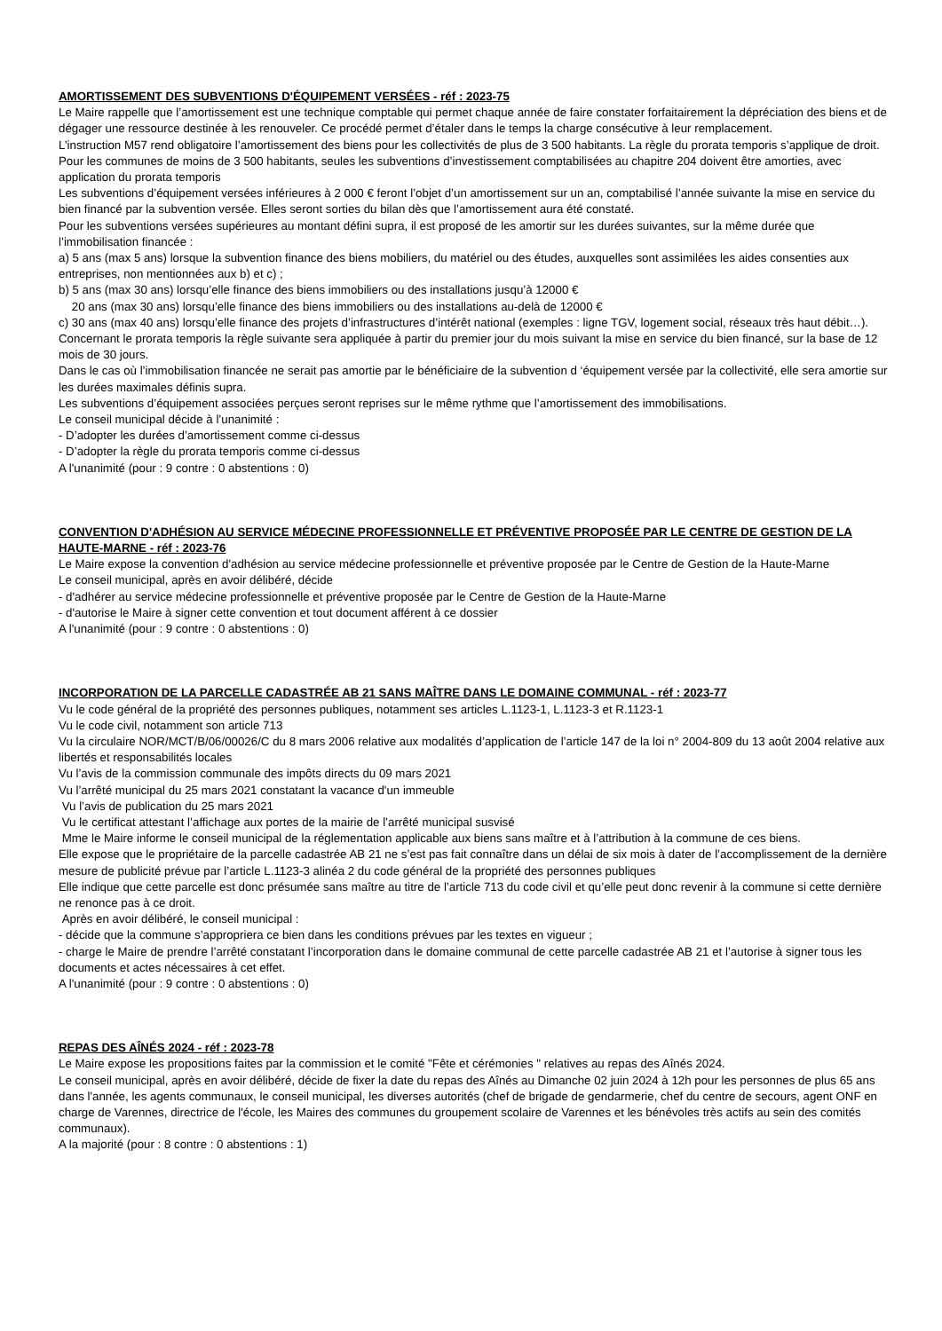AMORTISSEMENT DES SUBVENTIONS D'ÉQUIPEMENT VERSÉES - réf : 2023-75
Le Maire rappelle que l’amortissement est une technique comptable qui permet chaque année de faire constater forfaitairement la dépréciation des biens et de dégager une ressource destinée à les renouveler. Ce procédé permet d’étaler dans le temps la charge consécutive à leur remplacement.
L’instruction M57 rend obligatoire l’amortissement des biens pour les collectivités de plus de 3 500 habitants. La règle du prorata temporis s’applique de droit.
Pour les communes de moins de 3 500 habitants, seules les subventions d’investissement comptabilisées au chapitre 204 doivent être amorties, avec application du prorata temporis
Les subventions d’équipement versées inférieures à 2 000 € feront l’objet d’un amortissement sur un an, comptabilisé l’année suivante la mise en service du bien financé par la subvention versée. Elles seront sorties du bilan dès que l’amortissement aura été constaté.
Pour les subventions versées supérieures au montant défini supra, il est proposé de les amortir sur les durées suivantes, sur la même durée que l’immobilisation financée :
a) 5 ans (max 5 ans) lorsque la subvention finance des biens mobiliers, du matériel ou des études, auxquelles sont assimilées les aides consenties aux entreprises, non mentionnées aux b) et c) ;
b) 5 ans (max 30 ans) lorsqu’elle finance des biens immobiliers ou des installations jusqu’à 12000 €
20 ans (max 30 ans) lorsqu’elle finance des biens immobiliers ou des installations au-delà de 12000 €
c) 30 ans (max 40 ans) lorsqu’elle finance des projets d’infrastructures d’intérêt national (exemples : ligne TGV, logement social, réseaux très haut débit…).
Concernant le prorata temporis la règle suivante sera appliquée à partir du premier jour du mois suivant la mise en service du bien financé, sur la base de 12 mois de 30 jours.
Dans le cas où l’immobilisation financée ne serait pas amortie par le bénéficiaire de la subvention d ‘équipement versée par la collectivité, elle sera amortie sur les durées maximales définis supra.
Les subventions d’équipement associées perçues seront reprises sur le même rythme que l’amortissement des immobilisations.
Le conseil municipal décide à l’unanimité :
- D’adopter les durées d’amortissement comme ci-dessus
- D’adopter la règle du prorata temporis comme ci-dessus
A l'unanimité (pour : 9 contre : 0 abstentions : 0)
CONVENTION D'ADHÉSION AU SERVICE MÉDECINE PROFESSIONNELLE ET PRÉVENTIVE PROPOSÉE PAR LE CENTRE DE GESTION DE LA HAUTE-MARNE - réf : 2023-76
Le Maire expose la convention d'adhésion au service médecine professionnelle et préventive proposée par le Centre de Gestion de la Haute-Marne
Le conseil municipal, après en avoir délibéré, décide
- d'adhérer au service médecine professionnelle et préventive proposée par le Centre de Gestion de la Haute-Marne
- d'autorise le Maire à signer cette convention et tout document afférent à ce dossier
A l'unanimité (pour : 9 contre : 0 abstentions : 0)
INCORPORATION DE LA PARCELLE CADASTRÉE AB 21 SANS MAÎTRE DANS LE DOMAINE COMMUNAL - réf : 2023-77
Vu le code général de la propriété des personnes publiques, notamment ses articles L.1123-1, L.1123-3 et R.1123-1
Vu le code civil, notamment son article 713
Vu la circulaire NOR/MCT/B/06/00026/C du 8 mars 2006 relative aux modalités d’application de l’article 147 de la loi n° 2004-809 du 13 août 2004 relative aux libertés et responsabilités locales
Vu l’avis de la commission communale des impôts directs du 09 mars 2021
Vu l’arrêté municipal du 25 mars 2021 constatant la vacance d'un immeuble
Vu l’avis de publication du 25 mars 2021
Vu le certificat attestant l’affichage aux portes de la mairie de l’arrêté municipal susvisé
Mme le Maire informe le conseil municipal de la réglementation applicable aux biens sans maître et à l’attribution à la commune de ces biens.
Elle expose que le propriétaire de la parcelle cadastrée AB 21 ne s’est pas fait connaître dans un délai de six mois à dater de l’accomplissement de la dernière mesure de publicité prévue par l’article L.1123-3 alinéa 2 du code général de la propriété des personnes publiques
Elle indique que cette parcelle est donc présumée sans maître au titre de l’article 713 du code civil et qu’elle peut donc revenir à la commune si cette dernière ne renonce pas à ce droit.
Après en avoir délibéré, le conseil municipal :
- décide que la commune s’appropriera ce bien dans les conditions prévues par les textes en vigueur ;
- charge le Maire de prendre l’arrêté constatant l’incorporation dans le domaine communal de cette parcelle cadastrée AB 21 et l’autorise à signer tous les documents et actes nécessaires à cet effet.
A l'unanimité (pour : 9 contre : 0 abstentions : 0)
REPAS DES AÎNÉS 2024 - réf : 2023-78
Le Maire expose les propositions faites par la commission et le comité "Fête et cérémonies " relatives au repas des Aînés 2024.
Le conseil municipal, après en avoir délibéré, décide de fixer la date du repas des Aînés au Dimanche 02 juin 2024 à 12h pour les personnes de plus 65 ans dans l'année, les agents communaux, le conseil municipal, les diverses autorités (chef de brigade de gendarmerie, chef du centre de secours, agent ONF en charge de Varennes, directrice de l'école, les Maires des communes du groupement scolaire de Varennes et les bénévoles très actifs au sein des comités communaux).
A la majorité (pour : 8 contre : 0 abstentions : 1)